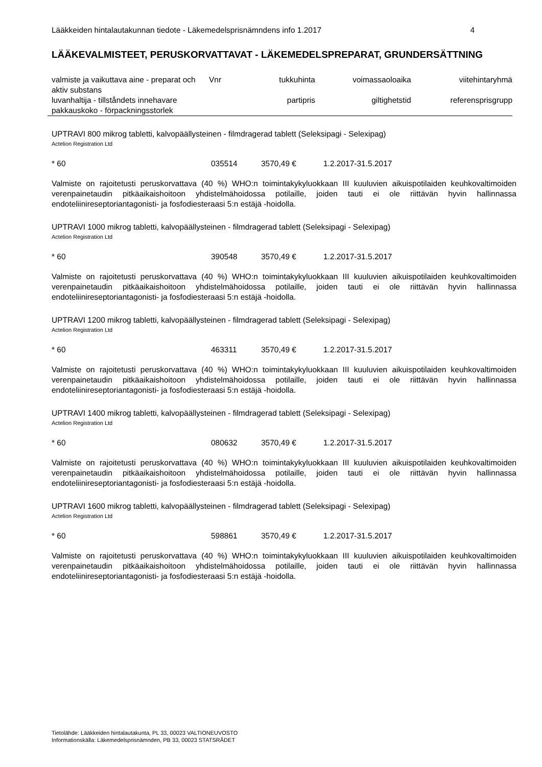Lääkkeiden hintalautakunnan tiedote - Läkemedelsprisnämndens info 1.2017 4
LÄÄKEVALMISTEET, PERUSKORVATTAVAT - LÄKEMEDELSPREPARAT, GRUNDERSÄTTNING
| valmiste ja vaikuttava aine - preparat och aktiv substans | Vnr | tukkuhinta | voimassaoloaika | viitehintaryhmä |
| luvanhaltija - tillståndets innehavare pakkauskoko - förpackningsstorlek | | partipris | giltighetstid | referensprisgrupp |
UPTRAVI 800 mikrog tabletti, kalvopäällysteinen - filmdragerad tablett (Seleksipagi - Selexipag)
Actelion Registration Ltd
* 60 035514 3570,49 € 1.2.2017-31.5.2017
Valmiste on rajoitetusti peruskorvattava (40 %) WHO:n toimintakykyluokkaan III kuuluvien aikuispotilaiden keuhkovaltimoiden verenpainetaudin pitkäaikaishoitoon yhdistelmähoidossa potilaille, joiden tauti ei ole riittävän hyvin hallinnassa endoteliinireseptoriantagonisti- ja fosfodiesteraasi 5:n estäjä -hoidolla.
UPTRAVI 1000 mikrog tabletti, kalvopäällysteinen - filmdragerad tablett (Seleksipagi - Selexipag)
Actelion Registration Ltd
* 60 390548 3570,49 € 1.2.2017-31.5.2017
Valmiste on rajoitetusti peruskorvattava (40 %) WHO:n toimintakykyluokkaan III kuuluvien aikuispotilaiden keuhkovaltimoiden verenpainetaudin pitkäaikaishoitoon yhdistelmähoidossa potilaille, joiden tauti ei ole riittävän hyvin hallinnassa endoteliinireseptoriantagonisti- ja fosfodiesteraasi 5:n estäjä -hoidolla.
UPTRAVI 1200 mikrog tabletti, kalvopäällysteinen - filmdragerad tablett (Seleksipagi - Selexipag)
Actelion Registration Ltd
* 60 463311 3570,49 € 1.2.2017-31.5.2017
Valmiste on rajoitetusti peruskorvattava (40 %) WHO:n toimintakykyluokkaan III kuuluvien aikuispotilaiden keuhkovaltimoiden verenpainetaudin pitkäaikaishoitoon yhdistelmähoidossa potilaille, joiden tauti ei ole riittävän hyvin hallinnassa endoteliinireseptoriantagonisti- ja fosfodiesteraasi 5:n estäjä -hoidolla.
UPTRAVI 1400 mikrog tabletti, kalvopäällysteinen - filmdragerad tablett (Seleksipagi - Selexipag)
Actelion Registration Ltd
* 60 080632 3570,49 € 1.2.2017-31.5.2017
Valmiste on rajoitetusti peruskorvattava (40 %) WHO:n toimintakykyluokkaan III kuuluvien aikuispotilaiden keuhkovaltimoiden verenpainetaudin pitkäaikaishoitoon yhdistelmähoidossa potilaille, joiden tauti ei ole riittävän hyvin hallinnassa endoteliinireseptoriantagonisti- ja fosfodiesteraasi 5:n estäjä -hoidolla.
UPTRAVI 1600 mikrog tabletti, kalvopäällysteinen - filmdragerad tablett (Seleksipagi - Selexipag)
Actelion Registration Ltd
* 60 598861 3570,49 € 1.2.2017-31.5.2017
Valmiste on rajoitetusti peruskorvattava (40 %) WHO:n toimintakykyluokkaan III kuuluvien aikuispotilaiden keuhkovaltimoiden verenpainetaudin pitkäaikaishoitoon yhdistelmähoidossa potilaille, joiden tauti ei ole riittävän hyvin hallinnassa endoteliinireseptoriantagonisti- ja fosfodiesteraasi 5:n estäjä -hoidolla.
Tietolähde: Lääkkeiden hintalautakunta, PL 33, 00023 VALTIONEUVOSTO
Informationskälla: Läkemedelsprisnämnden, PB 33, 00023 STATSRÅDET